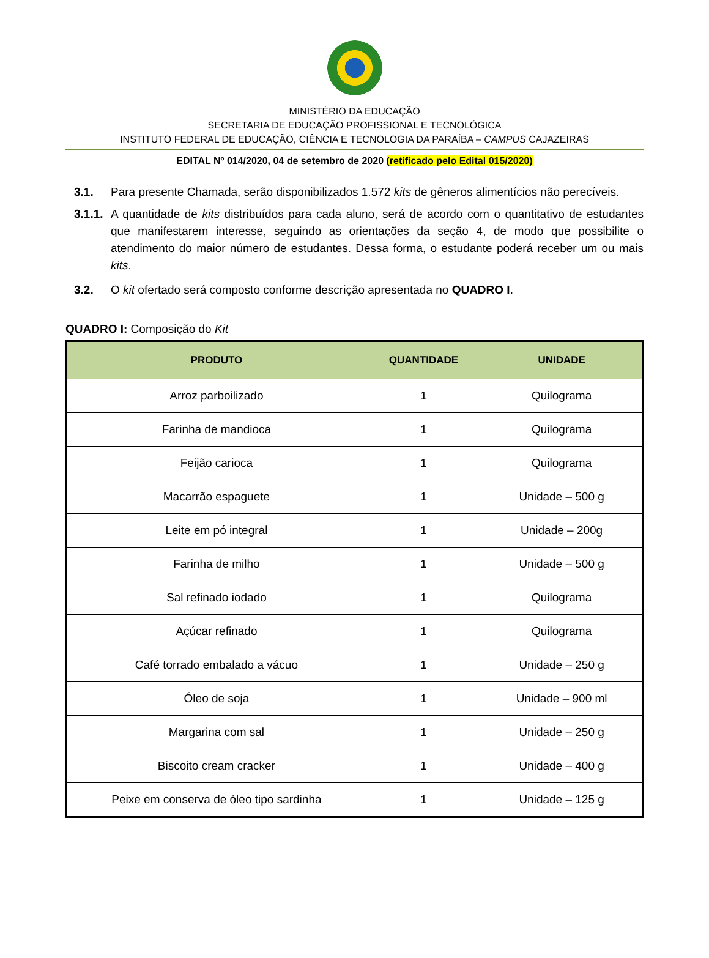MINISTÉRIO DA EDUCAÇÃO
SECRETARIA DE EDUCAÇÃO PROFISSIONAL E TECNOLÓGICA
INSTITUTO FEDERAL DE EDUCAÇÃO, CIÊNCIA E TECNOLOGIA DA PARAÍBA – CAMPUS CAJAZEIRAS
EDITAL Nº 014/2020, 04 de setembro de 2020 (retificado pelo Edital 015/2020)
3.1. Para presente Chamada, serão disponibilizados 1.572 kits de gêneros alimentícios não perecíveis.
3.1.1. A quantidade de kits distribuídos para cada aluno, será de acordo com o quantitativo de estudantes que manifestarem interesse, seguindo as orientações da seção 4, de modo que possibilite o atendimento do maior número de estudantes. Dessa forma, o estudante poderá receber um ou mais kits.
3.2. O kit ofertado será composto conforme descrição apresentada no QUADRO I.
QUADRO I: Composição do Kit
| PRODUTO | QUANTIDADE | UNIDADE |
| --- | --- | --- |
| Arroz parboilizado | 1 | Quilograma |
| Farinha de mandioca | 1 | Quilograma |
| Feijão carioca | 1 | Quilograma |
| Macarrão espaguete | 1 | Unidade – 500 g |
| Leite em pó integral | 1 | Unidade – 200g |
| Farinha de milho | 1 | Unidade – 500 g |
| Sal refinado iodado | 1 | Quilograma |
| Açúcar refinado | 1 | Quilograma |
| Café torrado embalado a vácuo | 1 | Unidade – 250 g |
| Óleo de soja | 1 | Unidade – 900 ml |
| Margarina com sal | 1 | Unidade – 250 g |
| Biscoito cream cracker | 1 | Unidade – 400 g |
| Peixe em conserva de óleo tipo sardinha | 1 | Unidade – 125 g |